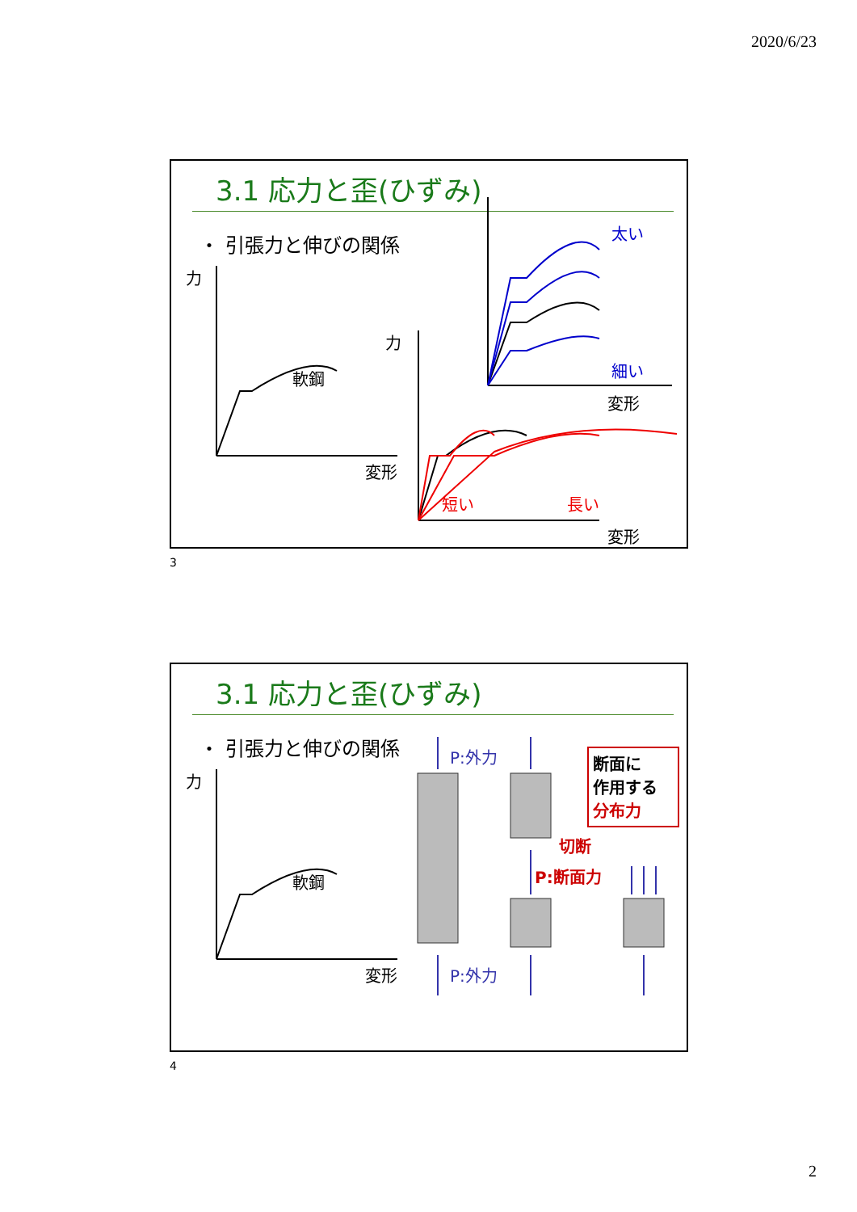2020/6/23
3.1 応力と歪(ひずみ)
・ 引張力と伸びの関係
力
軟鋼
変形
力
変形
変形
太い
細い
短い 長い
3
3.1 応力と歪(ひずみ)
・ 引張力と伸びの関係
力
軟鋼
変形
P:外力
P:外力
断面に
作用する
分布力
切断
P:断面力
4
2